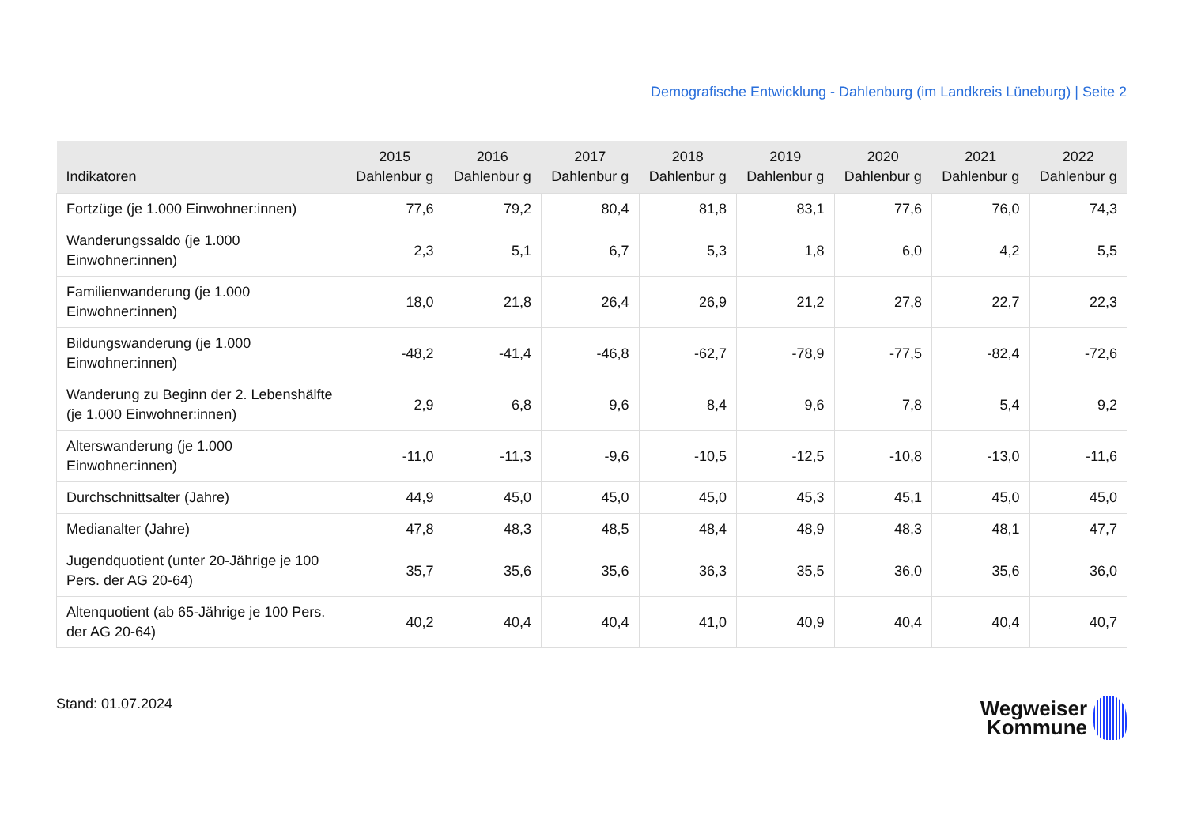Demografische Entwicklung - Dahlenburg (im Landkreis Lüneburg) | Seite 2
| Indikatoren | 2015 Dahlenbur g | 2016 Dahlenbur g | 2017 Dahlenbur g | 2018 Dahlenbur g | 2019 Dahlenbur g | 2020 Dahlenbur g | 2021 Dahlenbur g | 2022 Dahlenbur g |
| --- | --- | --- | --- | --- | --- | --- | --- | --- |
| Fortzüge (je 1.000 Einwohner:innen) | 77,6 | 79,2 | 80,4 | 81,8 | 83,1 | 77,6 | 76,0 | 74,3 |
| Wanderungssaldo (je 1.000 Einwohner:innen) | 2,3 | 5,1 | 6,7 | 5,3 | 1,8 | 6,0 | 4,2 | 5,5 |
| Familienwanderung (je 1.000 Einwohner:innen) | 18,0 | 21,8 | 26,4 | 26,9 | 21,2 | 27,8 | 22,7 | 22,3 |
| Bildungswanderung (je 1.000 Einwohner:innen) | -48,2 | -41,4 | -46,8 | -62,7 | -78,9 | -77,5 | -82,4 | -72,6 |
| Wanderung zu Beginn der 2. Lebenshälfte (je 1.000 Einwohner:innen) | 2,9 | 6,8 | 9,6 | 8,4 | 9,6 | 7,8 | 5,4 | 9,2 |
| Alterswanderung (je 1.000 Einwohner:innen) | -11,0 | -11,3 | -9,6 | -10,5 | -12,5 | -10,8 | -13,0 | -11,6 |
| Durchschnittsalter (Jahre) | 44,9 | 45,0 | 45,0 | 45,0 | 45,3 | 45,1 | 45,0 | 45,0 |
| Medianalter (Jahre) | 47,8 | 48,3 | 48,5 | 48,4 | 48,9 | 48,3 | 48,1 | 47,7 |
| Jugendquotient (unter 20-Jährige je 100 Pers. der AG 20-64) | 35,7 | 35,6 | 35,6 | 36,3 | 35,5 | 36,0 | 35,6 | 36,0 |
| Altenquotient (ab 65-Jährige je 100 Pers. der AG 20-64) | 40,2 | 40,4 | 40,4 | 41,0 | 40,9 | 40,4 | 40,4 | 40,7 |
Stand: 01.07.2024
Wegweiser
Kommune